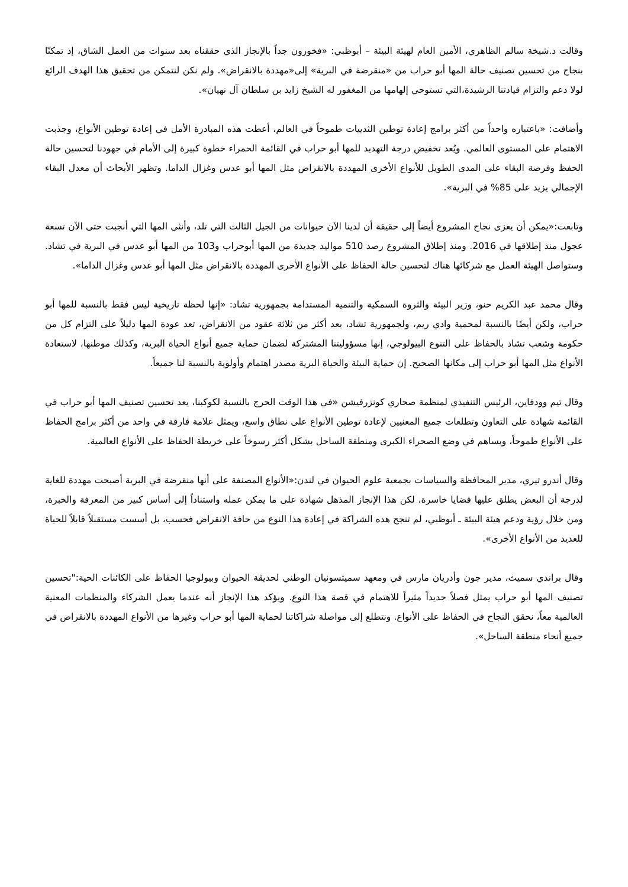وقالت د.شيخة سالم الظاهري، الأمين العام لهيئة البيئة – أبوظبي: «فخورون جداً بالإنجاز الذي حققناه بعد سنوات من العمل الشاق، إذ تمكنّا بنجاح من تحسين تصنيف حالة المها أبو حراب من «منقرضة في البرية» إلى«مهددة بالانقراض». ولم نكن لنتمكن من تحقيق هذا الهدف الرائع لولا دعم والتزام قيادتنا الرشيدة،التي تستوحي إلهامها من المغفور له الشيخ زايد بن سلطان آل نهيان».
وأضافت: «باعتباره واحداً من أكثر برامج إعادة توطين الثدييات طموحاً في العالم، أعطت هذه المبادرة الأمل في إعادة توطين الأنواع، وجذبت الاهتمام على المستوى العالمي. ويُعد تخفيض درجة التهديد للمها أبو حراب في القائمة الحمراء خطوة كبيرة إلى الأمام في جهودنا لتحسين حالة الحفظ وفرصة البقاء على المدى الطويل للأنواع الأخرى المهددة بالانقراض مثل المها أبو عدس وغزال الداما. وتظهر الأبحاث أن معدل البقاء الإجمالي يزيد على 85% في البرية».
وتابعت:«يمكن أن يعزى نجاح المشروع أيضاً إلى حقيقة أن لدينا الآن حيوانات من الجيل الثالث التي تلد، وأنثى المها التي أنجبت حتى الآن تسعة عجول منذ إطلاقها في 2016. ومنذ إطلاق المشروع رصد 510 مواليد جديدة من المها أبوحراب و103 من المها أبو عدس في البرية في تشاد. وستواصل الهيئة العمل مع شركائها هناك لتحسين حالة الحفاظ على الأنواع الأخرى المهددة بالانقراض مثل المها أبو عدس وغزال الداما».
وقال محمد عبد الكريم حنو، وزير البيئة والثروة السمكية والتنمية المستدامة بجمهورية تشاد: «إنها لحظة تاريخية ليس فقط بالنسبة للمها أبو حراب، ولكن أيضًا بالنسبة لمحمية وادي ريم، ولجمهورية تشاد، بعد أكثر من ثلاثة عقود من الانقراض، تعد عودة المها دليلاً على التزام كل من حكومة وشعب تشاد بالحفاظ على التنوع البيولوجي، إنها مسؤوليتنا المشتركة لضمان حماية جميع أنواع الحياة البرية، وكذلك موطنها، لاستعادة الأنواع مثل المها أبو حراب إلى مكانها الصحيح. إن حماية البيئة والحياة البرية مصدر اهتمام وأولوية بالنسبة لنا جميعاً.
وقال تيم وودفاين، الرئيس التنفيذي لمنظمة صحاري كونزرفيشن «في هذا الوقت الحرج بالنسبة لكوكبنا، يعد تحسين تصنيف المها أبو حراب في القائمة شهادة على التعاون وتطلعات جميع المعنيين لإعادة توطين الأنواع على نطاق واسع، ويمثل علامة فارقة في واحد من أكثر برامج الحفاظ على الأنواع طموحاً، ويساهم في وضع الصحراء الكبرى ومنطقة الساحل بشكل أكثر رسوخاً على خريطة الحفاظ على الأنواع العالمية.
وقال أندرو تيري، مدير المحافظة والسياسات بجمعية علوم الحيوان في لندن:«الأنواع المصنفة على أنها منقرضة في البرية أصبحت مهددة للغاية لدرجة أن البعض يطلق عليها قضايا خاسرة، لكن هذا الإنجاز المذهل شهادة على ما يمكن عمله واستناداً إلى أساس كبير من المعرفة والخبرة، ومن خلال رؤية ودعم هيئة البيئة ـ أبوظبي، لم تنجح هذه الشراكة في إعادة هذا النوع من حافة الانقراض فحسب، بل أسست مستقبلاً قابلاً للحياة للعديد من الأنواع الأخرى».
وقال براندي سميث، مدير جون وأدريان مارس في ومعهد سميثسونيان الوطني لحديقة الحيوان وبيولوجيا الحفاظ على الكائنات الحية:"تحسين تصنيف المها أبو حراب يمثل فصلاً جديداً مثيراً للاهتمام في قصة هذا النوع. ويؤكد هذا الإنجاز أنه عندما يعمل الشركاء والمنظمات المعنية العالمية معاً، نحقق النجاح في الحفاظ على الأنواع. ونتطلع إلى مواصلة شراكاتنا لحماية المها أبو حراب وغيرها من الأنواع المهددة بالانقراض في جميع أنحاء منطقة الساحل».